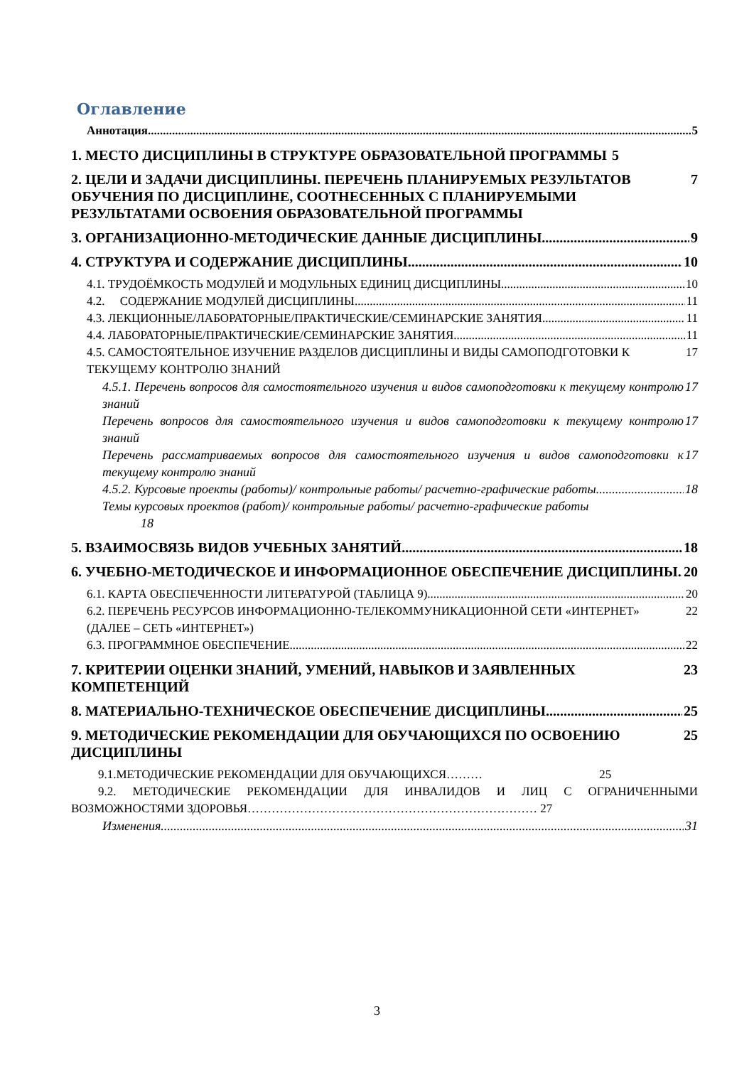Оглавление
Аннотация 5
1. МЕСТО ДИСЦИПЛИНЫ В СТРУКТУРЕ ОБРАЗОВАТЕЛЬНОЙ ПРОГРАММЫ 5
2. ЦЕЛИ И ЗАДАЧИ ДИСЦИПЛИНЫ. ПЕРЕЧЕНЬ ПЛАНИРУЕМЫХ РЕЗУЛЬТАТОВ ОБУЧЕНИЯ ПО ДИСЦИПЛИНЕ, СООТНЕСЕННЫХ С ПЛАНИРУЕМЫМИ РЕЗУЛЬТАТАМИ ОСВОЕНИЯ ОБРАЗОВАТЕЛЬНОЙ ПРОГРАММЫ 7
3. ОРГАНИЗАЦИОННО-МЕТОДИЧЕСКИЕ ДАННЫЕ ДИСЦИПЛИНЫ 9
4. СТРУКТУРА И СОДЕРЖАНИЕ ДИСЦИПЛИНЫ 10
4.1. ТРУДОЁМКОСТЬ МОДУЛЕЙ И МОДУЛЬНЫХ ЕДИНИЦ ДИСЦИПЛИНЫ 10
4.2. СОДЕРЖАНИЕ МОДУЛЕЙ ДИСЦИПЛИНЫ 11
4.3. ЛЕКЦИОННЫЕ/ЛАБОРАТОРНЫЕ/ПРАКТИЧЕСКИЕ/СЕМИНАРСКИЕ ЗАНЯТИЯ 11
4.4. ЛАБОРАТОРНЫЕ/ПРАКТИЧЕСКИЕ/СЕМИНАРСКИЕ ЗАНЯТИЯ 11
4.5. САМОСТОЯТЕЛЬНОЕ ИЗУЧЕНИЕ РАЗДЕЛОВ ДИСЦИПЛИНЫ И ВИДЫ САМОПОДГОТОВКИ К ТЕКУЩЕМУ КОНТРОЛЮ ЗНАНИЙ 17
4.5.1. Перечень вопросов для самостоятельного изучения и видов самоподготовки к текущему контролю знаний 17
Перечень вопросов для самостоятельного изучения и видов самоподготовки к текущему контролю знаний 17
Перечень рассматриваемых вопросов для самостоятельного изучения и видов самоподготовки к текущему контролю знаний 17
4.5.2. Курсовые проекты (работы)/ контрольные работы/ расчетно-графические работы 18
Темы курсовых проектов (работ)/ контрольные работы/ расчетно-графические работы
18
5. ВЗАИМОСВЯЗЬ ВИДОВ УЧЕБНЫХ ЗАНЯТИЙ 18
6. УЧЕБНО-МЕТОДИЧЕСКОЕ И ИНФОРМАЦИОННОЕ ОБЕСПЕЧЕНИЕ ДИСЦИПЛИНЫ 20
6.1. КАРТА ОБЕСПЕЧЕННОСТИ ЛИТЕРАТУРОЙ (ТАБЛИЦА 9) 20
6.2. ПЕРЕЧЕНЬ РЕСУРСОВ ИНФОРМАЦИОННО-ТЕЛЕКОММУНИКАЦИОННОЙ СЕТИ «ИНТЕРНЕТ» (ДАЛЕЕ – СЕТЬ «ИНТЕРНЕТ») 22
6.3. ПРОГРАММНОЕ ОБЕСПЕЧЕНИЕ 22
7. КРИТЕРИИ ОЦЕНКИ ЗНАНИЙ, УМЕНИЙ, НАВЫКОВ И ЗАЯВЛЕННЫХ КОМПЕТЕНЦИЙ 23
8. МАТЕРИАЛЬНО-ТЕХНИЧЕСКОЕ ОБЕСПЕЧЕНИЕ ДИСЦИПЛИНЫ 25
9. МЕТОДИЧЕСКИЕ РЕКОМЕНДАЦИИ ДЛЯ ОБУЧАЮЩИХСЯ ПО ОСВОЕНИЮ ДИСЦИПЛИНЫ 25
9.1.МЕТОДИЧЕСКИЕ РЕКОМЕНДАЦИИ ДЛЯ ОБУЧАЮЩИХСЯ……… 25
9.2. МЕТОДИЧЕСКИЕ РЕКОМЕНДАЦИИ ДЛЯ ИНВАЛИДОВ И ЛИЦ С ОГРАНИЧЕННЫМИ ВОЗМОЖНОСТЯМИ ЗДОРОВЬЯ……………………………………………………………… 27
Изменения 31
3